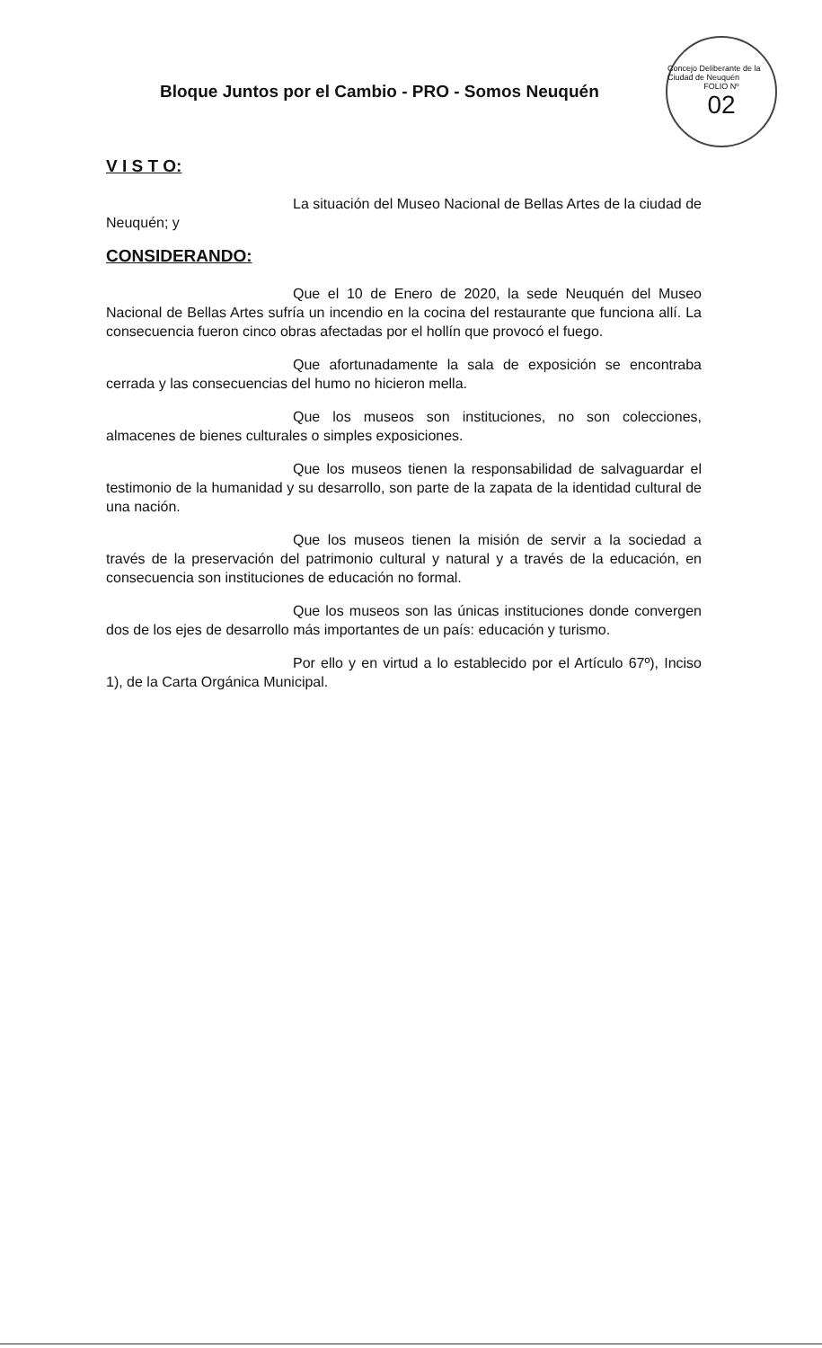Bloque Juntos por el Cambio - PRO - Somos Neuquén
Concejo Deliberante de la Ciudad de Neuquén
FOLIO Nº
02
V I S T O:
La situación del Museo Nacional de Bellas Artes de la ciudad de Neuquén; y
CONSIDERANDO:
Que el 10 de Enero de 2020, la sede Neuquén del Museo Nacional de Bellas Artes sufría un incendio en la cocina del restaurante que funciona allí. La consecuencia fueron cinco obras afectadas por el hollín que provocó el fuego.
Que afortunadamente la sala de exposición se encontraba cerrada y las consecuencias del humo no hicieron mella.
Que los museos son instituciones, no son colecciones, almacenes de bienes culturales o simples exposiciones.
Que los museos tienen la responsabilidad de salvaguardar el testimonio de la humanidad y su desarrollo, son parte de la zapata de la identidad cultural de una nación.
Que los museos tienen la misión de servir a la sociedad a través de la preservación del patrimonio cultural y natural y a través de la educación, en consecuencia son instituciones de educación no formal.
Que los museos son las únicas instituciones donde convergen dos de los ejes de desarrollo más importantes de un país: educación y turismo.
Por ello y en virtud a lo establecido por el Artículo 67º), Inciso 1), de la Carta Orgánica Municipal.